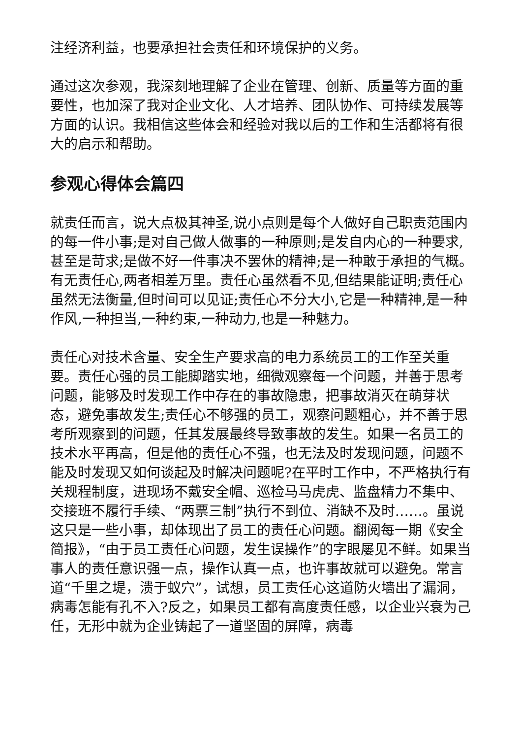注经济利益，也要承担社会责任和环境保护的义务。
通过这次参观，我深刻地理解了企业在管理、创新、质量等方面的重要性，也加深了我对企业文化、人才培养、团队协作、可持续发展等方面的认识。我相信这些体会和经验对我以后的工作和生活都将有很大的启示和帮助。
参观心得体会篇四
就责任而言，说大点极其神圣,说小点则是每个人做好自己职责范围内的每一件小事;是对自己做人做事的一种原则;是发自内心的一种要求,甚至是苛求;是做不好一件事决不罢休的精神;是一种敢于承担的气概。有无责任心,两者相差万里。责任心虽然看不见,但结果能证明;责任心虽然无法衡量,但时间可以见证;责任心不分大小,它是一种精神,是一种作风,一种担当,一种约束,一种动力,也是一种魅力。
责任心对技术含量、安全生产要求高的电力系统员工的工作至关重要。责任心强的员工能脚踏实地，细微观察每一个问题，并善于思考问题，能够及时发现工作中存在的事故隐患，把事故消灭在萌芽状态，避免事故发生;责任心不够强的员工，观察问题粗心，并不善于思考所观察到的问题，任其发展最终导致事故的发生。如果一名员工的技术水平再高，但是他的责任心不强，也无法及时发现问题，问题不能及时发现又如何谈起及时解决问题呢?在平时工作中，不严格执行有关规程制度，进现场不戴安全帽、巡检马马虎虎、监盘精力不集中、交接班不履行手续、“两票三制”执行不到位、消缺不及时……。虽说这只是一些小事，却体现出了员工的责任心问题。翻阅每一期《安全简报》，“由于员工责任心问题，发生误操作”的字眼屡见不鲜。如果当事人的责任意识强一点，操作认真一点，也许事故就可以避免。常言道“千里之堤，溃于蚁穴”，试想，员工责任心这道防火墙出了漏洞，病毒怎能有孔不入?反之，如果员工都有高度责任感，以企业兴衰为己任，无形中就为企业铸起了一道坚固的屏障，病毒